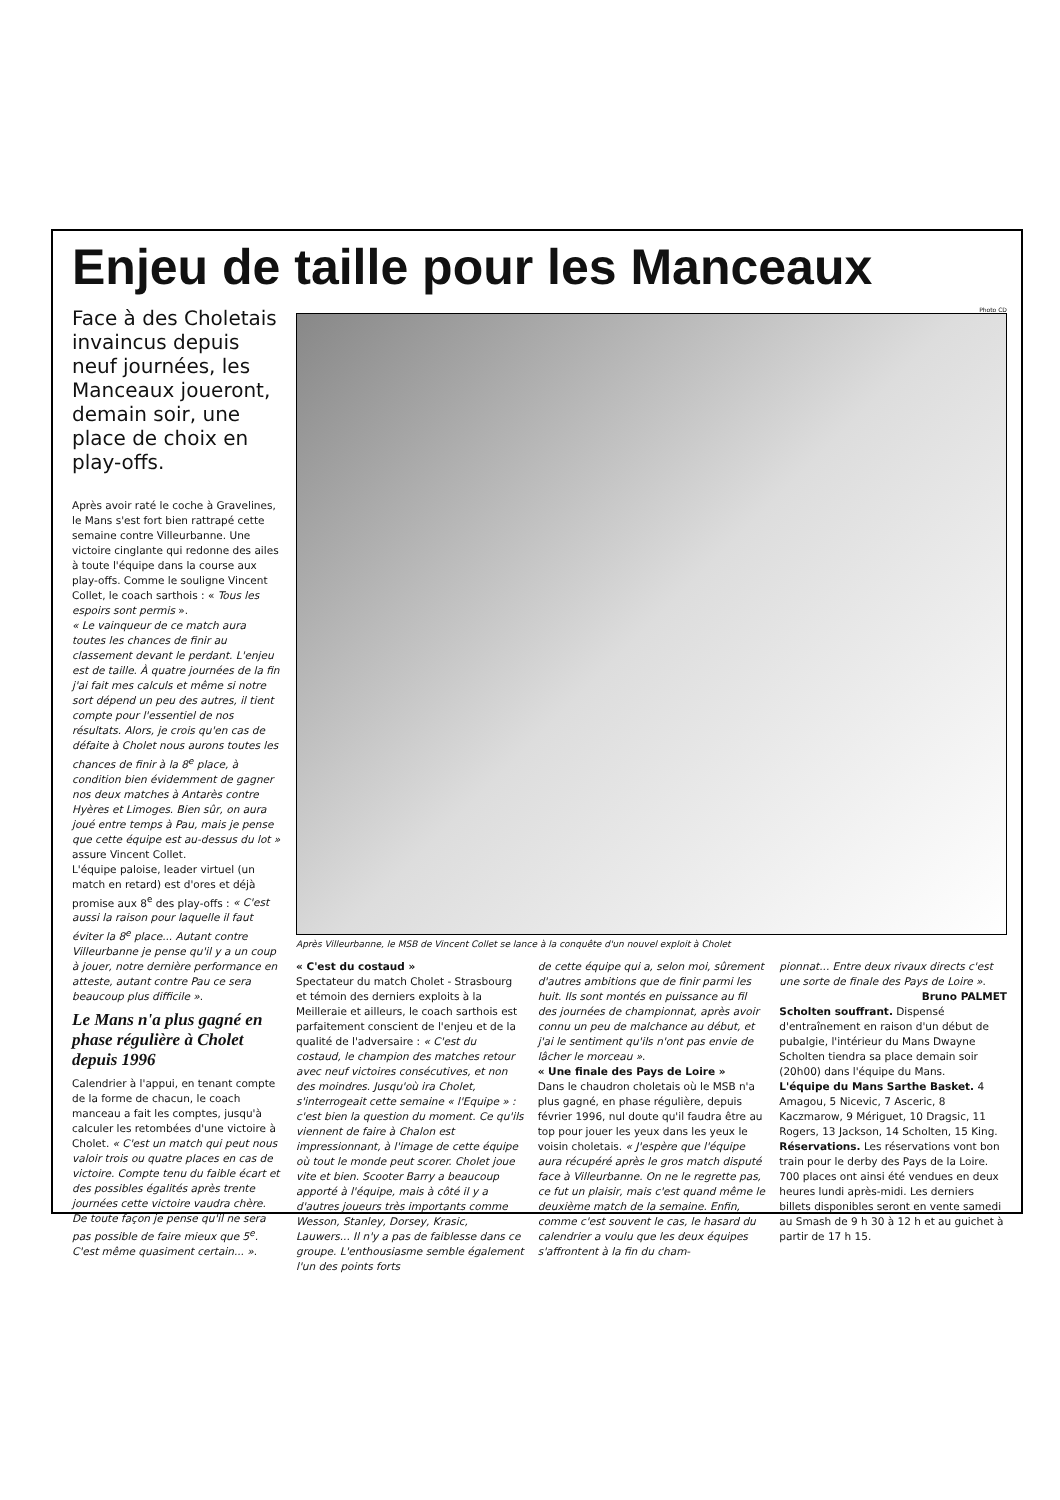Enjeu de taille pour les Manceaux
Face à des Choletais invaincus depuis neuf journées, les Manceaux joueront, demain soir, une place de choix en play-offs.
Après avoir raté le coche à Gravelines, le Mans s'est fort bien rattrapé cette semaine contre Villeurbanne. Une victoire cinglante qui redonne des ailes à toute l'équipe dans la course aux play-offs. Comme le souligne Vincent Collet, le coach sarthois : « Tous les espoirs sont permis ».
« Le vainqueur de ce match aura toutes les chances de finir au classement devant le perdant. L'enjeu est de taille. À quatre journées de la fin j'ai fait mes calculs et même si notre sort dépend un peu des autres, il tient compte pour l'essentiel de nos résultats. Alors, je crois qu'en cas de défaite à Cholet nous aurons toutes les chances de finir à la 8<sup>e</sup> place, à condition bien évidemment de gagner nos deux matches à Antarès contre Hyères et Limoges. Bien sûr, on aura joué entre temps à Pau, mais je pense que cette équipe est au-dessus du lot » assure Vincent Collet.
L'équipe paloise, leader virtuel (un match en retard) est d'ores et déjà promise aux 8<sup>e</sup> des play-offs : « C'est aussi la raison pour laquelle il faut éviter la 8<sup>e</sup> place... Autant contre Villeurbanne je pense qu'il y a un coup à jouer, notre dernière performance en atteste, autant contre Pau ce sera beaucoup plus difficile ».
Le Mans n'a plus gagné en phase régulière à Cholet depuis 1996
Calendrier à l'appui, en tenant compte de la forme de chacun, le coach manceau a fait les comptes, jusqu'à calculer les retombées d'une victoire à Cholet. « C'est un match qui peut nous valoir trois ou quatre places en cas de victoire. Compte tenu du faible écart et des possibles égalités après trente journées cette victoire vaudra chère. De toute façon je pense qu'il ne sera pas possible de faire mieux que 5<sup>e</sup>. C'est même quasiment certain... ».
Photo CD
Après Villeurbanne, le MSB de Vincent Collet se lance à la conquête d'un nouvel exploit à Cholet
« C'est du costaud »
Spectateur du match Cholet - Strasbourg et témoin des derniers exploits à la Meilleraie et ailleurs, le coach sarthois est parfaitement conscient de l'enjeu et de la qualité de l'adversaire : « C'est du costaud, le champion des matches retour avec neuf victoires consécutives, et non des moindres. Jusqu'où ira Cholet, s'interrogeait cette semaine « l'Equipe » : c'est bien la question du moment. Ce qu'ils viennent de faire à Chalon est impressionnant, à l'image de cette équipe où tout le monde peut scorer. Cholet joue vite et bien. Scooter Barry a beaucoup apporté à l'équipe, mais à côté il y a d'autres joueurs très importants comme Wesson, Stanley, Dorsey, Krasic, Lauwers... Il n'y a pas de faiblesse dans ce groupe. L'enthousiasme semble également l'un des points forts
de cette équipe qui a, selon moi, sûrement d'autres ambitions que de finir parmi les huit. Ils sont montés en puissance au fil des journées de championnat, après avoir connu un peu de malchance au début, et j'ai le sentiment qu'ils n'ont pas envie de lâcher le morceau ».
« Une finale des Pays de Loire »
Dans le chaudron choletais où le MSB n'a plus gagné, en phase régulière, depuis février 1996, nul doute qu'il faudra être au top pour jouer les yeux dans les yeux le voisin choletais. « J'espère que l'équipe aura récupéré après le gros match disputé face à Villeurbanne. On ne le regrette pas, ce fut un plaisir, mais c'est quand même le deuxième match de la semaine. Enfin, comme c'est souvent le cas, le hasard du calendrier a voulu que les deux équipes s'affrontent à la fin du cham-
pionnat... Entre deux rivaux directs c'est une sorte de finale des Pays de Loire ».
Bruno PALMET
Scholten souffrant. Dispensé d'entraînement en raison d'un début de pubalgie, l'intérieur du Mans Dwayne Scholten tiendra sa place demain soir (20h00) dans l'équipe du Mans.
L'équipe du Mans Sarthe Basket. 4 Amagou, 5 Nicevic, 7 Asceric, 8 Kaczmarow, 9 Mériguet, 10 Dragsic, 11 Rogers, 13 Jackson, 14 Scholten, 15 King.
Réservations. Les réservations vont bon train pour le derby des Pays de la Loire. 700 places ont ainsi été vendues en deux heures lundi après-midi. Les derniers billets disponibles seront en vente samedi au Smash de 9 h 30 à 12 h et au guichet à partir de 17 h 15.